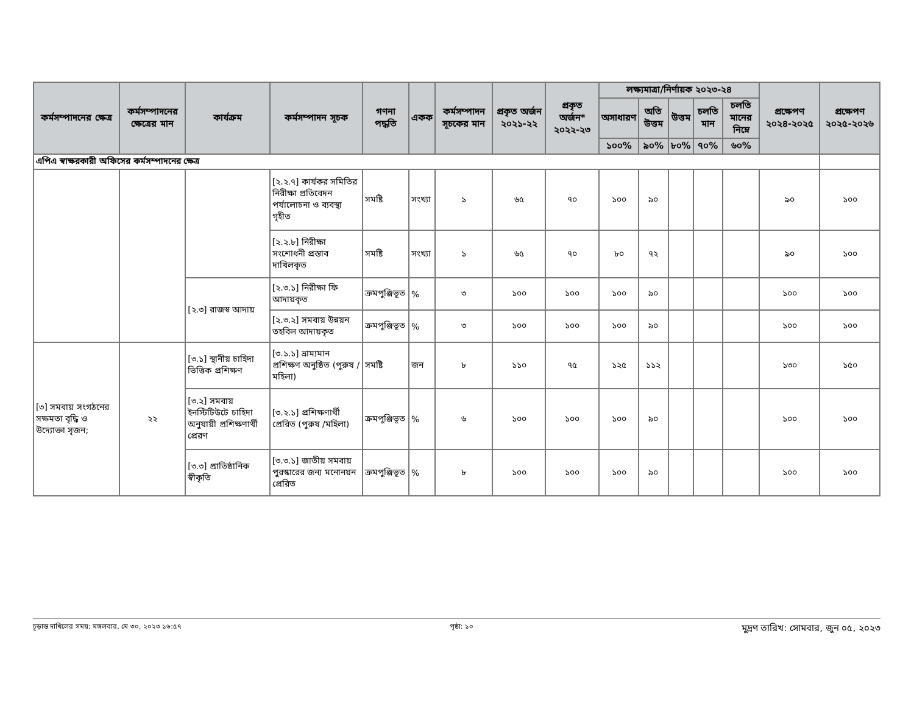| কর্মসম্পাদনের ক্ষেত্র | কর্মসম্পাদনের ক্ষেত্রের মান | কার্যক্রম | কর্মসম্পাদন সূচক | গণনা পদ্ধতি | একক | কর্মসম্পাদন সূচকের মান | প্রকৃত অর্জন ২০২১-২২ | প্রকৃত অর্জন* ২০২২-২৩ | লক্ষ্যমাত্রা/নির্ণায়ক ২০২৩-২৪ | | | | | প্রক্ষেপণ ২০২৪-২০২৫ | প্রক্ষেপণ ২০২৫-২০২৬ |
| --- | --- | --- | --- | --- | --- | --- | --- | --- | --- | --- | --- | --- | --- | --- | --- |
| | | | | | | | | | অসাধারণ | অতি উত্তম | উত্তম | চলতি মান | চলতি মানের নিম্নে | | |
| | | | | | | | | | ১০০% | ৯০% | ৮০% | ৭০% | ৬০% | | |
| এপিএ স্বাক্ষরকারী অফিসের কর্মসম্পাদনের ক্ষেত্র | | | | | | | | | | | | | | | |
| | | | [২.২.৭] কার্যকর সমিতির নিরীক্ষা প্রতিবেদন পর্যালোচনা ও ব্যবস্থা গৃহীত | সমষ্টি | সংখ্যা | ১ | ৬৫ | ৭০ | ১০০ | ৯০ | | | | ৯০ | ১০০ |
| | | | [২.২.৮] নিরীক্ষা সংশোধনী প্রস্তাব দাখিলকৃত | সমষ্টি | সংখ্যা | ১ | ৬৫ | ৭০ | ৮০ | ৭২ | | | | ৯০ | ১০০ |
| | | [২.৩] রাজস্ব আদায় | [২.৩.১] নিরীক্ষা ফি আদায়কৃত | ক্রমপুঞ্জিভূত | % | ৩ | ১০০ | ১০০ | ১০০ | ৯০ | | | | ১০০ | ১০০ |
| | | | [২.৩.২] সমবায় উন্নয়ন তহবিল আদায়কৃত | ক্রমপুঞ্জিভূত | % | ৩ | ১০০ | ১০০ | ১০০ | ৯০ | | | | ১০০ | ১০০ |
| [৩] সমবায় সংগঠনের সক্ষমতা বৃদ্ধি ও উদ্যোক্তা সৃজন; | ২২ | [৩.১] স্থানীয় চাহিদা ভিত্তিক প্রশিক্ষণ | [৩.১.১] ভ্রাম্যমান প্রশিক্ষণ অনুষ্ঠিত (পুরুষ /মহিলা) | সমষ্টি | জন | ৮ | ১১০ | ৭৫ | ১২৫ | ১১২ | | | | ১৩০ | ১৫০ |
| | | [৩.২] সমবায় ইনস্টিটিউটে চাহিদা অনুযায়ী প্রশিক্ষণার্থী প্রেরণ | [৩.২.১] প্রশিক্ষণার্থী প্রেরিত (পুরুষ /মহিলা) | ক্রমপুঞ্জিভূত | % | ৬ | ১০০ | ১০০ | ১০০ | ৯০ | | | | ১০০ | ১০০ |
| | | [৩.৩] প্রাতিষ্ঠানিক স্বীকৃতি | [৩.৩.১] জাতীয় সমবায় পুরস্কারের জন্য মনোনয়ন প্রেরিত | ক্রমপুঞ্জিভূত | % | ৮ | ১০০ | ১০০ | ১০০ | ৯০ | | | | ১০০ | ১০০ |
চূড়ান্ত দাখিলের সময়: মঙ্গলবার, মে ৩০, ২০২৩ ১৬:৫৭ পৃষ্ঠা: ১০ মুদ্রণ তারিখ: সোমবার, জুন ০৫, ২০২৩